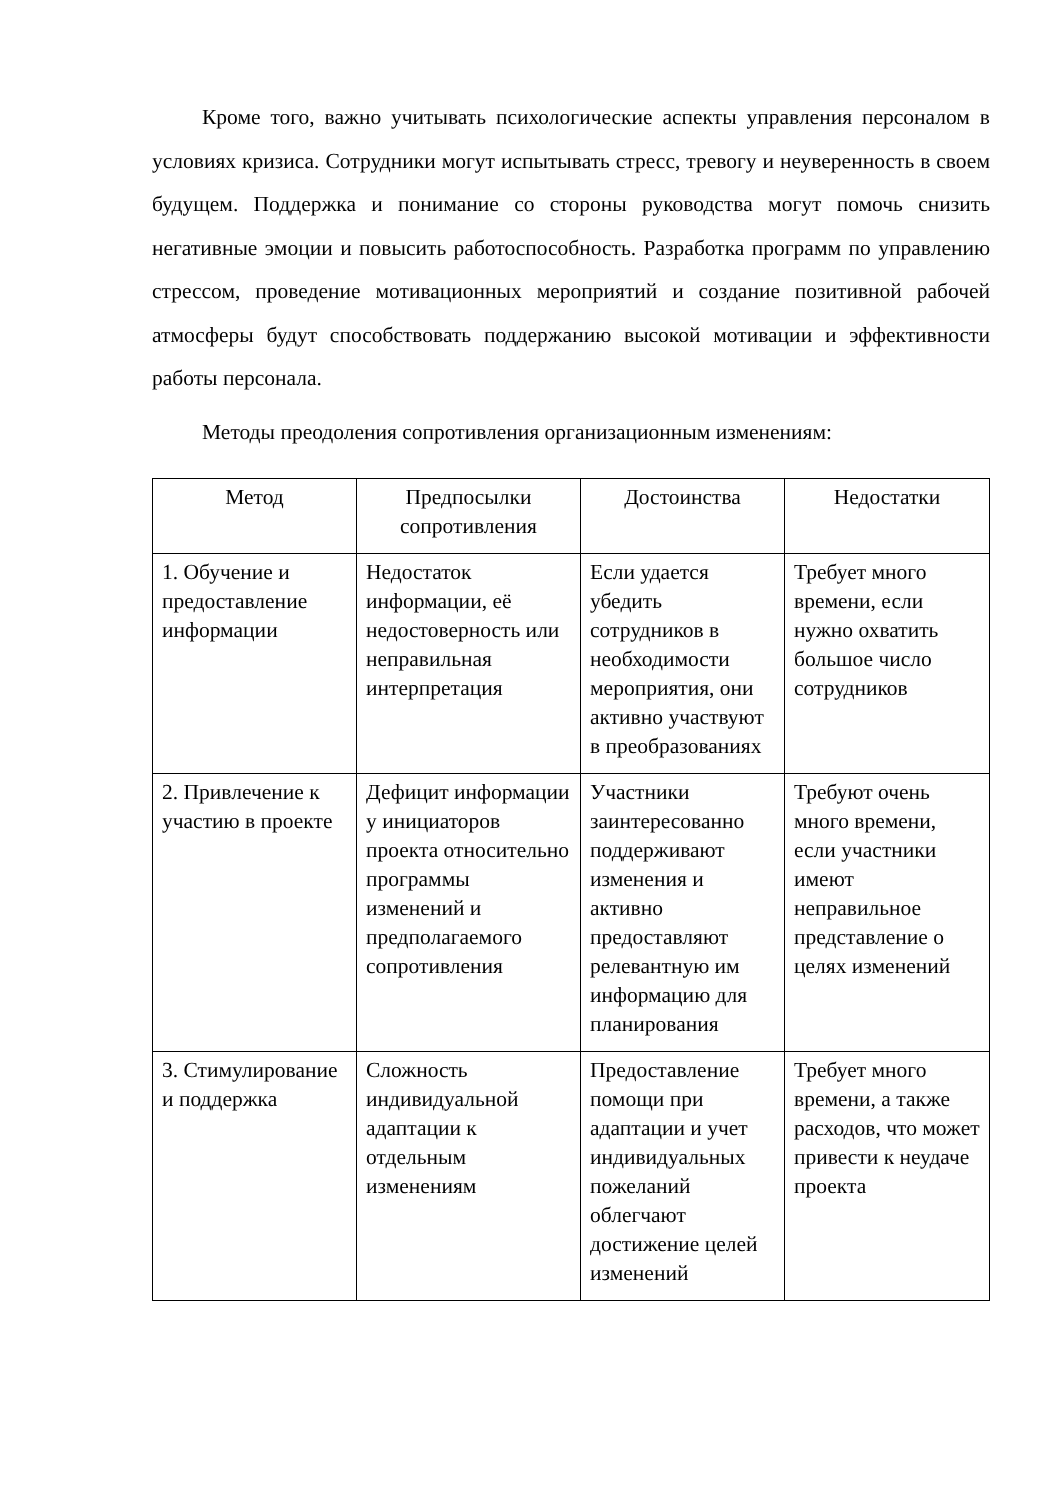Кроме того, важно учитывать психологические аспекты управления персоналом в условиях кризиса. Сотрудники могут испытывать стресс, тревогу и неуверенность в своем будущем. Поддержка и понимание со стороны руководства могут помочь снизить негативные эмоции и повысить работоспособность. Разработка программ по управлению стрессом, проведение мотивационных мероприятий и создание позитивной рабочей атмосферы будут способствовать поддержанию высокой мотивации и эффективности работы персонала.
Методы преодоления сопротивления организационным изменениям:
| Метод | Предпосылки сопротивления | Достоинства | Недостатки |
| --- | --- | --- | --- |
| 1. Обучение и предоставление информации | Недостаток информации, её недостоверность или неправильная интерпретация | Если удается убедить сотрудников в необходимости мероприятия, они активно участвуют в преобразованиях | Требует много времени, если нужно охватить большое число сотрудников |
| 2. Привлечение к участию в проекте | Дефицит информации у инициаторов проекта относительно программы изменений и предполагаемого сопротивления | Участники заинтересованно поддерживают изменения и активно предоставляют релевантную им информацию для планирования | Требуют очень много времени, если участники имеют неправильное представление о целях изменений |
| 3. Стимулирование и поддержка | Сложность индивидуальной адаптации к отдельным изменениям | Предоставление помощи при адаптации и учет индивидуальных пожеланий облегчают достижение целей изменений | Требует много времени, а также расходов, что может привести к неудаче проекта |